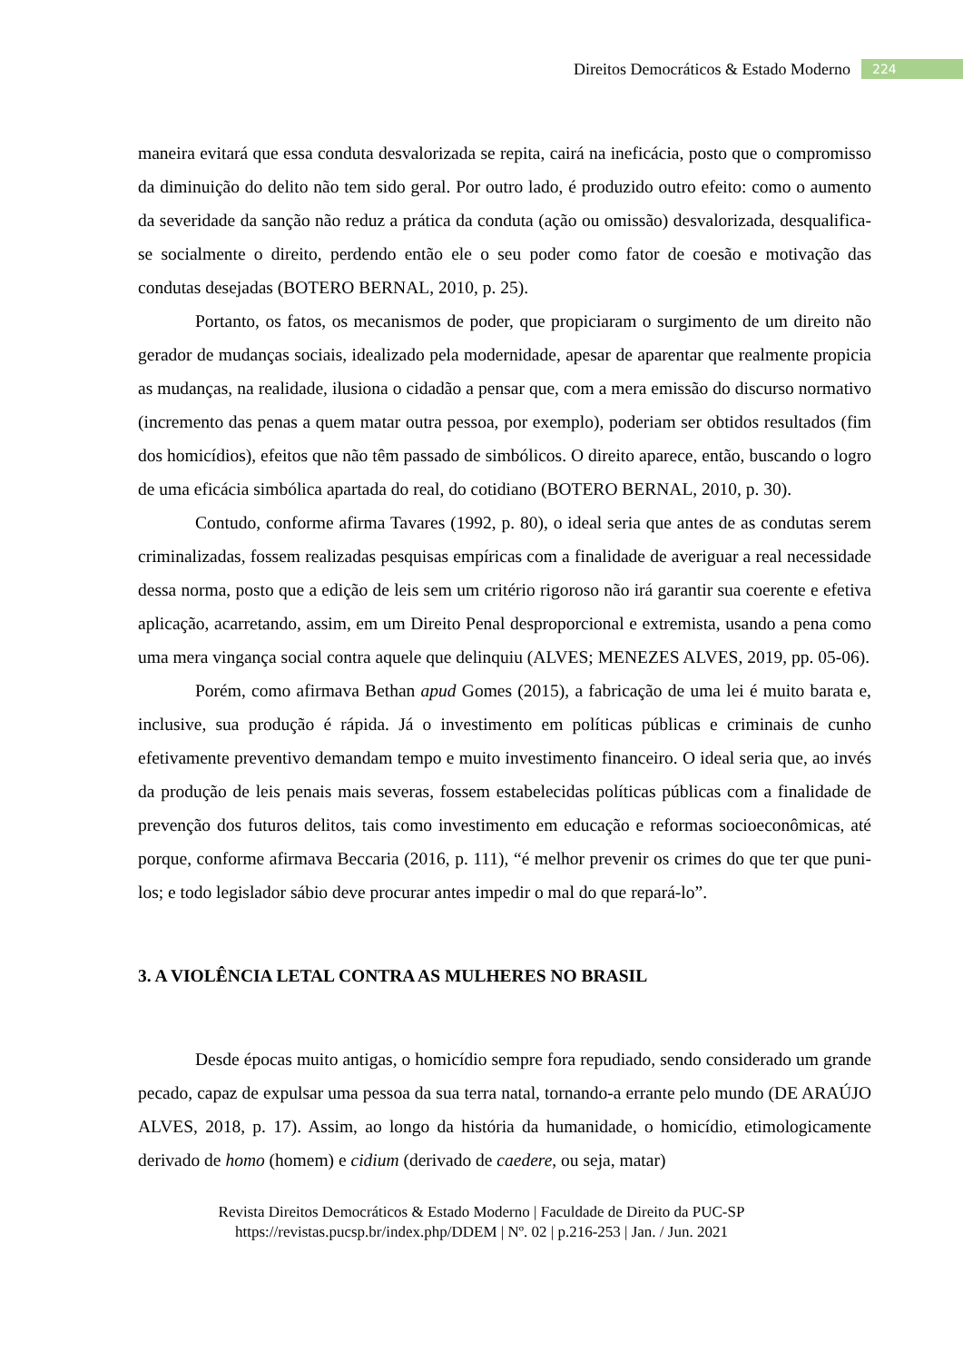Direitos Democráticos & Estado Moderno 224
maneira evitará que essa conduta desvalorizada se repita, cairá na ineficácia, posto que o compromisso da diminuição do delito não tem sido geral. Por outro lado, é produzido outro efeito: como o aumento da severidade da sanção não reduz a prática da conduta (ação ou omissão) desvalorizada, desqualifica-se socialmente o direito, perdendo então ele o seu poder como fator de coesão e motivação das condutas desejadas (BOTERO BERNAL, 2010, p. 25).
Portanto, os fatos, os mecanismos de poder, que propiciaram o surgimento de um direito não gerador de mudanças sociais, idealizado pela modernidade, apesar de aparentar que realmente propicia as mudanças, na realidade, ilusiona o cidadão a pensar que, com a mera emissão do discurso normativo (incremento das penas a quem matar outra pessoa, por exemplo), poderiam ser obtidos resultados (fim dos homicídios), efeitos que não têm passado de simbólicos. O direito aparece, então, buscando o logro de uma eficácia simbólica apartada do real, do cotidiano (BOTERO BERNAL, 2010, p. 30).
Contudo, conforme afirma Tavares (1992, p. 80), o ideal seria que antes de as condutas serem criminalizadas, fossem realizadas pesquisas empíricas com a finalidade de averiguar a real necessidade dessa norma, posto que a edição de leis sem um critério rigoroso não irá garantir sua coerente e efetiva aplicação, acarretando, assim, em um Direito Penal desproporcional e extremista, usando a pena como uma mera vingança social contra aquele que delinquiu (ALVES; MENEZES ALVES, 2019, pp. 05-06).
Porém, como afirmava Bethan apud Gomes (2015), a fabricação de uma lei é muito barata e, inclusive, sua produção é rápida. Já o investimento em políticas públicas e criminais de cunho efetivamente preventivo demandam tempo e muito investimento financeiro. O ideal seria que, ao invés da produção de leis penais mais severas, fossem estabelecidas políticas públicas com a finalidade de prevenção dos futuros delitos, tais como investimento em educação e reformas socioeconômicas, até porque, conforme afirmava Beccaria (2016, p. 111), “é melhor prevenir os crimes do que ter que puni-los; e todo legislador sábio deve procurar antes impedir o mal do que repará-lo”.
3. A VIOLÊNCIA LETAL CONTRA AS MULHERES NO BRASIL
Desde épocas muito antigas, o homicídio sempre fora repudiado, sendo considerado um grande pecado, capaz de expulsar uma pessoa da sua terra natal, tornando-a errante pelo mundo (DE ARAÚJO ALVES, 2018, p. 17). Assim, ao longo da história da humanidade, o homicídio, etimologicamente derivado de homo (homem) e cidium (derivado de caedere, ou seja, matar)
Revista Direitos Democráticos & Estado Moderno | Faculdade de Direito da PUC-SP
https://revistas.pucsp.br/index.php/DDEM | Nº. 02 | p.216-253 | Jan. / Jun. 2021